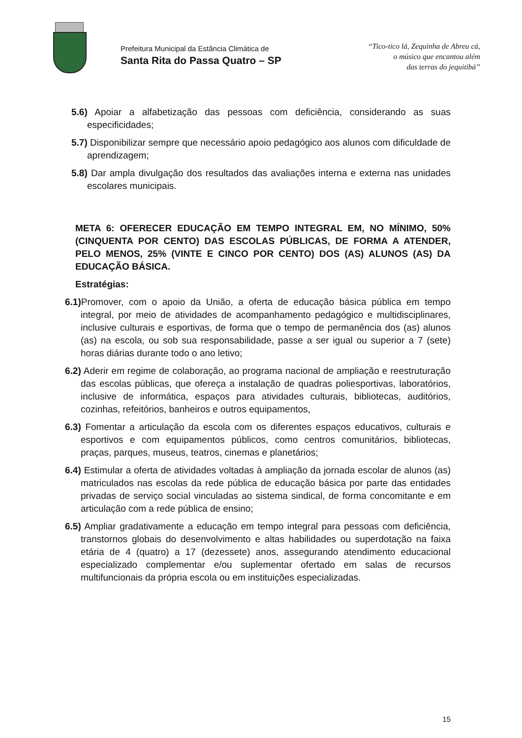Prefeitura Municipal da Estância Climática de
Santa Rita do Passa Quatro – SP
“Tico-tico lá, Zequinha de Abreu cá,
o músico que encantou além
das terras do jequitibá”
5.6) Apoiar a alfabetização das pessoas com deficiência, considerando as suas especificidades;
5.7) Disponibilizar sempre que necessário apoio pedagógico aos alunos com dificuldade de aprendizagem;
5.8) Dar ampla divulgação dos resultados das avaliações interna e externa nas unidades escolares municipais.
META 6: OFERECER EDUCAÇÃO EM TEMPO INTEGRAL EM, NO MÍNIMO, 50% (CINQUENTA POR CENTO) DAS ESCOLAS PÚBLICAS, DE FORMA A ATENDER, PELO MENOS, 25% (VINTE E CINCO POR CENTO) DOS (AS) ALUNOS (AS) DA EDUCAÇÃO BÁSICA.
Estratégias:
6.1) Promover, com o apoio da União, a oferta de educação básica pública em tempo integral, por meio de atividades de acompanhamento pedagógico e multidisciplinares, inclusive culturais e esportivas, de forma que o tempo de permanência dos (as) alunos (as) na escola, ou sob sua responsabilidade, passe a ser igual ou superior a 7 (sete) horas diárias durante todo o ano letivo;
6.2) Aderir em regime de colaboração, ao programa nacional de ampliação e reestruturação das escolas públicas, que ofereça a instalação de quadras poliesportivas, laboratórios, inclusive de informática, espaços para atividades culturais, bibliotecas, auditórios, cozinhas, refeitórios, banheiros e outros equipamentos,
6.3) Fomentar a articulação da escola com os diferentes espaços educativos, culturais e esportivos e com equipamentos públicos, como centros comunitários, bibliotecas, praças, parques, museus, teatros, cinemas e planetários;
6.4) Estimular a oferta de atividades voltadas à ampliação da jornada escolar de alunos (as) matriculados nas escolas da rede pública de educação básica por parte das entidades privadas de serviço social vinculadas ao sistema sindical, de forma concomitante e em articulação com a rede pública de ensino;
6.5) Ampliar gradativamente a educação em tempo integral para pessoas com deficiência, transtornos globais do desenvolvimento e altas habilidades ou superdotação na faixa etária de 4 (quatro) a 17 (dezessete) anos, assegurando atendimento educacional especializado complementar e/ou suplementar ofertado em salas de recursos multifuncionais da própria escola ou em instituições especializadas.
15